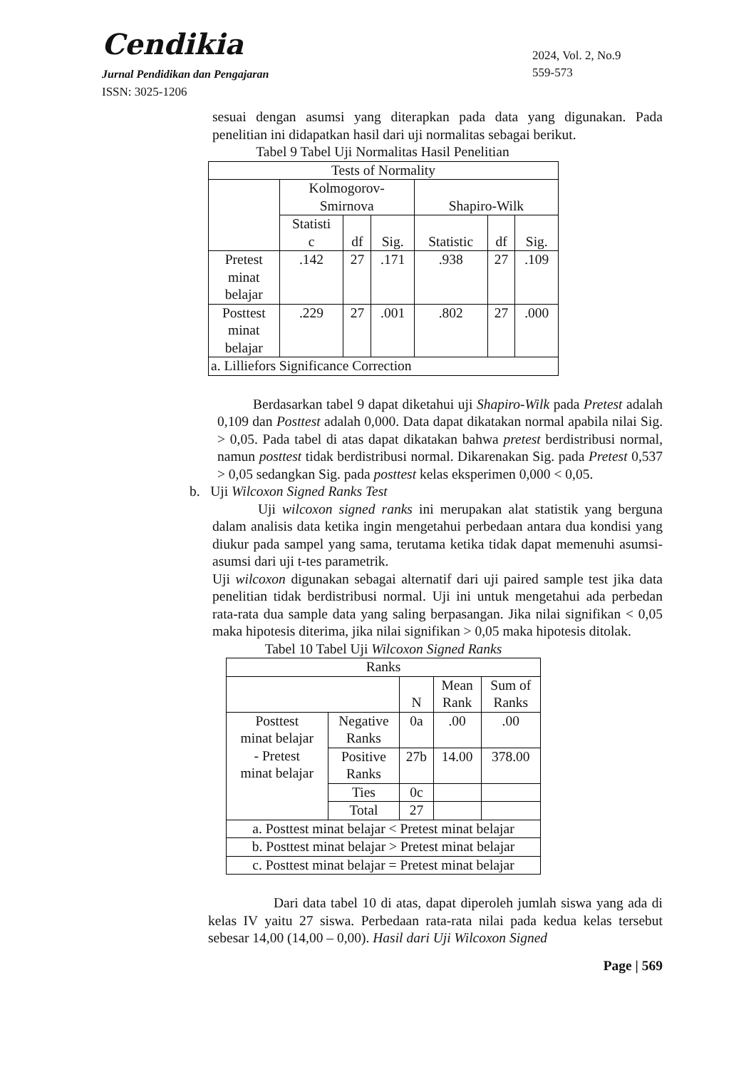Cendikia
Jurnal Pendidikan dan Pengajaran
ISSN: 3025-1206
2024, Vol. 2, No.9
559-573
sesuai dengan asumsi yang diterapkan pada data yang digunakan. Pada penelitian ini didapatkan hasil dari uji normalitas sebagai berikut.
Tabel 9 Tabel Uji Normalitas Hasil Penelitian
| Tests of Normality | | | | | | |
| | Kolmogorov- Smirnova | | | Shapiro-Wilk | | |
| | Statisti c | df | Sig. | Statistic | df | Sig. |
| Pretest minat belajar | .142 | 27 | .171 | .938 | 27 | .109 |
| Posttest minat belajar | .229 | 27 | .001 | .802 | 27 | .000 |
| a. Lilliefors Significance Correction | | | | | | |
Berdasarkan tabel 9 dapat diketahui uji Shapiro-Wilk pada Pretest adalah 0,109 dan Posttest adalah 0,000. Data dapat dikatakan normal apabila nilai Sig. > 0,05. Pada tabel di atas dapat dikatakan bahwa pretest berdistribusi normal, namun posttest tidak berdistribusi normal. Dikarenakan Sig. pada Pretest 0,537 > 0,05 sedangkan Sig. pada posttest kelas eksperimen 0,000 < 0,05.
b. Uji Wilcoxon Signed Ranks Test
Uji wilcoxon signed ranks ini merupakan alat statistik yang berguna dalam analisis data ketika ingin mengetahui perbedaan antara dua kondisi yang diukur pada sampel yang sama, terutama ketika tidak dapat memenuhi asumsi-asumsi dari uji t-tes parametrik.
Uji wilcoxon digunakan sebagai alternatif dari uji paired sample test jika data penelitian tidak berdistribusi normal. Uji ini untuk mengetahui ada perbedan rata-rata dua sample data yang saling berpasangan. Jika nilai signifikan < 0,05 maka hipotesis diterima, jika nilai signifikan > 0,05 maka hipotesis ditolak.
Tabel 10 Tabel Uji Wilcoxon Signed Ranks
| Ranks | | | | |
| | | N | Mean Rank | Sum of Ranks |
| Posttest minat belajar - Pretest minat belajar | Negative Ranks | 0a | .00 | .00 |
| | Positive Ranks | 27b | 14.00 | 378.00 |
| | Ties | 0c | | |
| | Total | 27 | | |
| a. Posttest minat belajar < Pretest minat belajar | | | | |
| b. Posttest minat belajar > Pretest minat belajar | | | | |
| c. Posttest minat belajar = Pretest minat belajar | | | | |
Dari data tabel 10 di atas, dapat diperoleh jumlah siswa yang ada di kelas IV yaitu 27 siswa. Perbedaan rata-rata nilai pada kedua kelas tersebut sebesar 14,00 (14,00 – 0,00). Hasil dari Uji Wilcoxon Signed
Page | 569